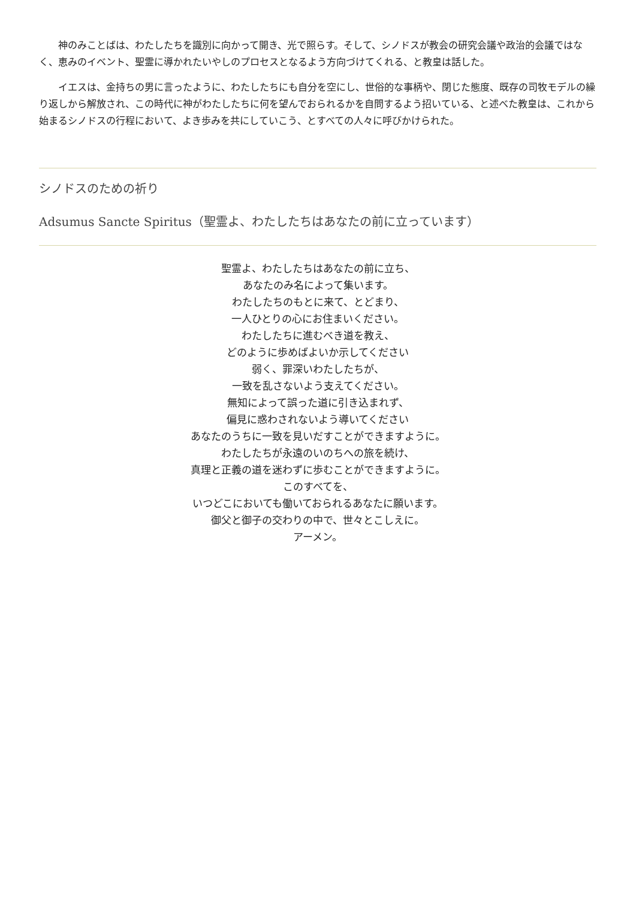神のみことばは、わたしたちを識別に向かって開き、光で照らす。そして、シノドスが教会の研究会議や政治的会議ではなく、恵みのイベント、聖霊に導かれたいやしのプロセスとなるよう方向づけてくれる、と教皇は話した。
イエスは、金持ちの男に言ったように、わたしたちにも自分を空にし、世俗的な事柄や、閉じた態度、既存の司牧モデルの繰り返しから解放され、この時代に神がわたしたちに何を望んでおられるかを自問するよう招いている、と述べた教皇は、これから始まるシノドスの行程において、よき歩みを共にしていこう、とすべての人々に呼びかけられた。
シノドスのための祈り
Adsumus Sancte Spiritus（聖霊よ、わたしたちはあなたの前に立っています）
聖霊よ、わたしたちはあなたの前に立ち、
あなたのみ名によって集います。
わたしたちのもとに来て、とどまり、
一人ひとりの心にお住まいください。
わたしたちに進むべき道を教え、
どのように歩めばよいか示してください
弱く、罪深いわたしたちが、
一致を乱さないよう支えてください。
無知によって誤った道に引き込まれず、
偏見に惑わされないよう導いてください
あなたのうちに一致を見いだすことができますように。
わたしたちが永遠のいのちへの旅を続け、
真理と正義の道を迷わずに歩むことができますように。
このすべてを、
いつどこにおいても働いておられるあなたに願います。
御父と御子の交わりの中で、世々とこしえに。
アーメン。